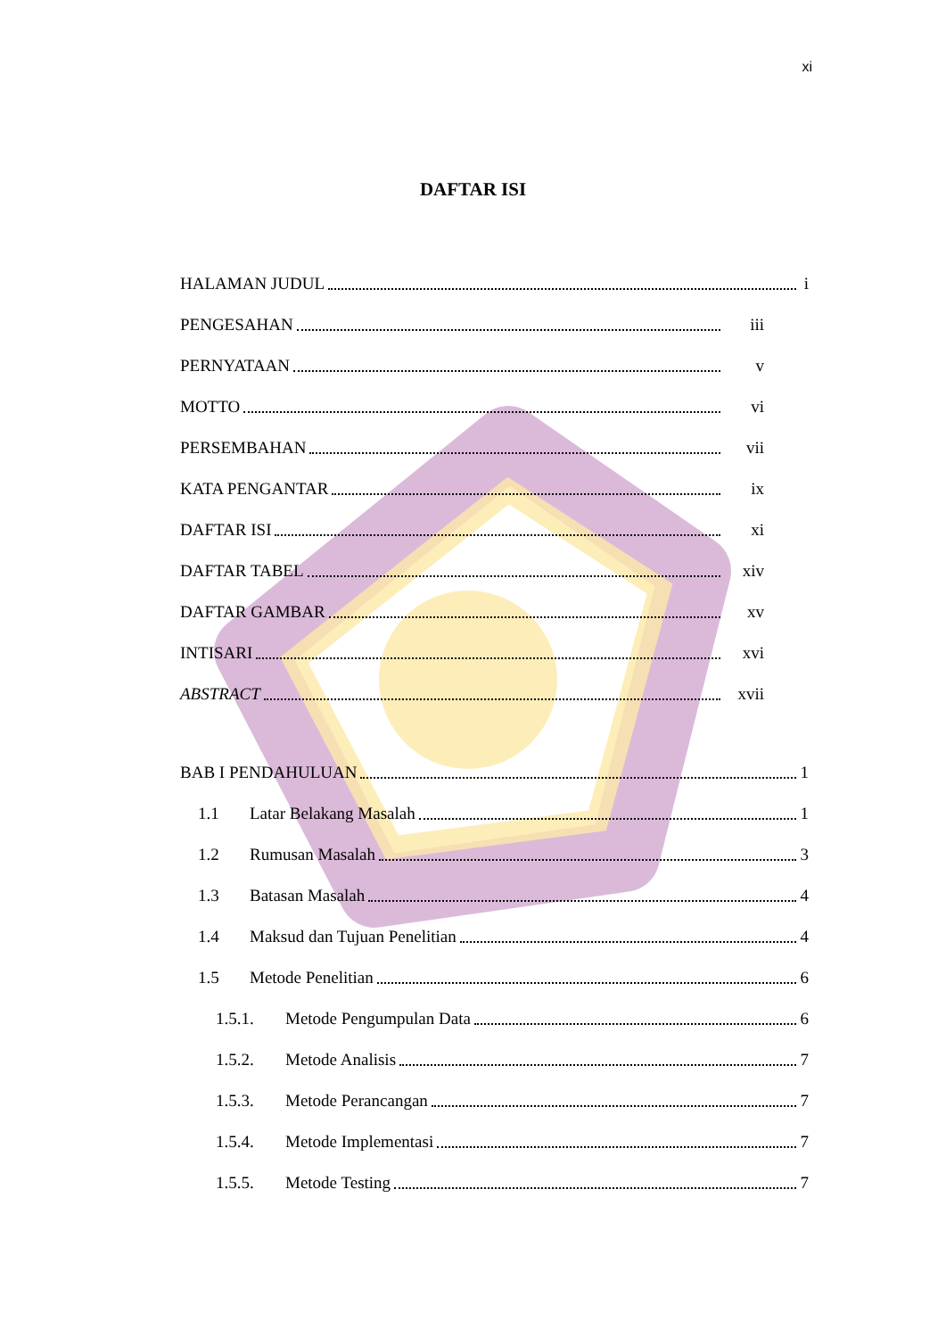xi
DAFTAR ISI
HALAMAN JUDUL i
PENGESAHAN iii
PERNYATAAN v
MOTTO vi
PERSEMBAHAN vii
KATA PENGANTAR ix
DAFTAR ISI xi
DAFTAR TABEL xiv
DAFTAR GAMBAR xv
INTISARI xvi
ABSTRACT xvii
BAB I PENDAHULUAN 1
1.1 Latar Belakang Masalah 1
1.2 Rumusan Masalah 3
1.3 Batasan Masalah 4
1.4 Maksud dan Tujuan Penelitian 4
1.5 Metode Penelitian 6
1.5.1. Metode Pengumpulan Data 6
1.5.2. Metode Analisis 7
1.5.3. Metode Perancangan 7
1.5.4. Metode Implementasi 7
1.5.5. Metode Testing 7